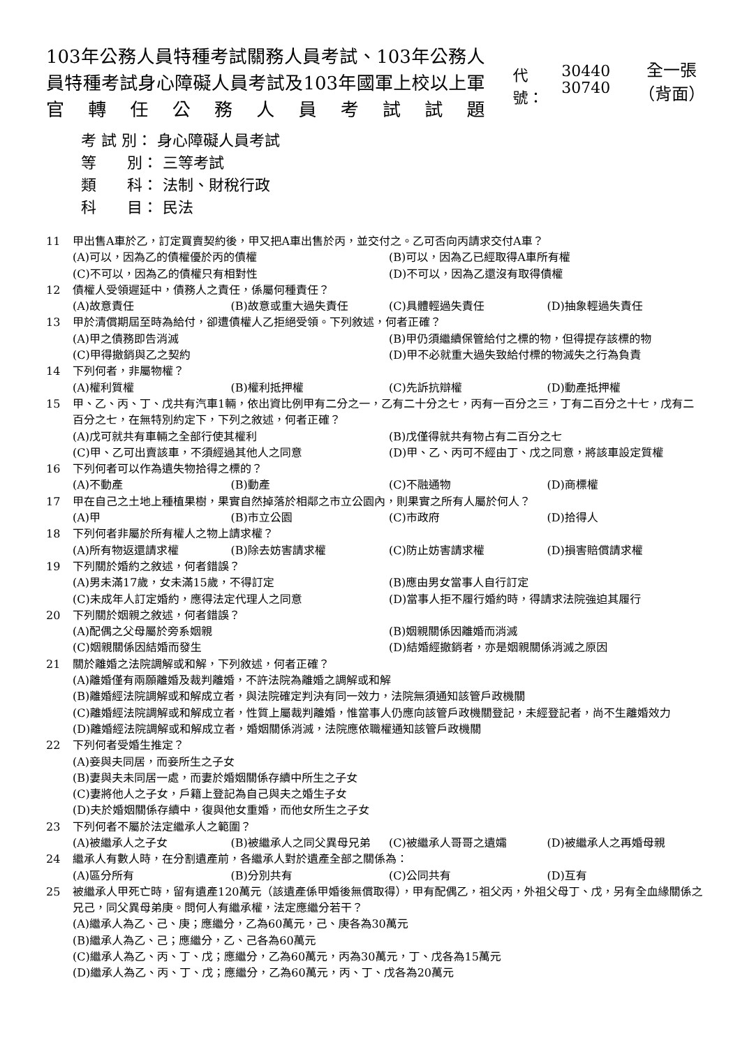103年公務人員特種考試關務人員考試、103年公務人員特種考試身心障礙人員考試及103年國軍上校以上軍官轉任公務人員考試試題
代號： 30440
30740
全一張
（背面）
考 試 別： 身心障礙人員考試
等　　別： 三等考試
類　　科： 法制、財稅行政
科　　目： 民法
11 甲出售A車於乙，訂定買賣契約後，甲又把A車出售於丙，並交付之。乙可否向丙請求交付A車？
(A)可以，因為乙的債權優於丙的債權
(B)可以，因為乙已經取得A車所有權
(C)不可以，因為乙的債權只有相對性
(D)不可以，因為乙還沒有取得債權
12 債權人受領遲延中，債務人之責任，係屬何種責任？
(A)故意責任
(B)故意或重大過失責任
(C)具體輕過失責任
(D)抽象輕過失責任
13 甲於清償期屆至時為給付，卻遭債權人乙拒絕受領。下列敘述，何者正確？
(A)甲之債務即告消滅
(B)甲仍須繼續保管給付之標的物，但得提存該標的物
(C)甲得撤銷與乙之契約
(D)甲不必就重大過失致給付標的物滅失之行為負責
14 下列何者，非屬物權？
(A)權利質權
(B)權利抵押權
(C)先訴抗辯權
(D)動產抵押權
15 甲、乙、丙、丁、戊共有汽車1輛，依出資比例甲有二分之一，乙有二十分之七，丙有一百分之三，丁有二百分之十七，戊有二百分之七，在無特別約定下，下列之敘述，何者正確？
(A)戊可就共有車輛之全部行使其權利
(B)戊僅得就共有物占有二百分之七
(C)甲、乙可出賣該車，不須經過其他人之同意
(D)甲、乙、丙可不經由丁、戊之同意，將該車設定質權
16 下列何者可以作為遺失物拾得之標的？
(A)不動產
(B)動產
(C)不融通物
(D)商標權
17 甲在自己之土地上種植果樹，果實自然掉落於相鄰之市立公園內，則果實之所有人屬於何人？
(A)甲
(B)市立公園
(C)市政府
(D)拾得人
18 下列何者非屬於所有權人之物上請求權？
(A)所有物返還請求權
(B)除去妨害請求權
(C)防止妨害請求權
(D)損害賠償請求權
19 下列關於婚約之敘述，何者錯誤？
(A)男未滿17歲，女未滿15歲，不得訂定
(B)應由男女當事人自行訂定
(C)未成年人訂定婚約，應得法定代理人之同意
(D)當事人拒不履行婚約時，得請求法院強迫其履行
20 下列關於姻親之敘述，何者錯誤？
(A)配偶之父母屬於旁系姻親
(B)姻親關係因離婚而消滅
(C)姻親關係因結婚而發生
(D)結婚經撤銷者，亦是姻親關係消滅之原因
21 關於離婚之法院調解或和解，下列敘述，何者正確？
(A)離婚僅有兩願離婚及裁判離婚，不許法院為離婚之調解或和解
(B)離婚經法院調解或和解成立者，與法院確定判決有同一效力，法院無須通知該管戶政機關
(C)離婚經法院調解或和解成立者，性質上屬裁判離婚，惟當事人仍應向該管戶政機關登記，未經登記者，尚不生離婚效力
(D)離婚經法院調解或和解成立者，婚姻關係消滅，法院應依職權通知該管戶政機關
22 下列何者受婚生推定？
(A)妾與夫同居，而妾所生之子女
(B)妻與夫未同居一處，而妻於婚姻關係存續中所生之子女
(C)妻將他人之子女，戶籍上登記為自己與夫之婚生子女
(D)夫於婚姻關係存續中，復與他女重婚，而他女所生之子女
23 下列何者不屬於法定繼承人之範圍？
(A)被繼承人之子女
(B)被繼承人之同父異母兄弟
(C)被繼承人哥哥之遺孀
(D)被繼承人之再婚母親
24 繼承人有數人時，在分割遺產前，各繼承人對於遺產全部之關係為：
(A)區分所有
(B)分別共有
(C)公同共有
(D)互有
25 被繼承人甲死亡時，留有遺產120萬元（該遺產係甲婚後無償取得），甲有配偶乙，祖父丙，外祖父母丁、戊，另有全血緣關係之兄己，同父異母弟庚。問何人有繼承權，法定應繼分若干？
(A)繼承人為乙、己、庚；應繼分，乙為60萬元，己、庚各為30萬元
(B)繼承人為乙、己；應繼分，乙、己各為60萬元
(C)繼承人為乙、丙、丁、戊；應繼分，乙為60萬元，丙為30萬元，丁、戊各為15萬元
(D)繼承人為乙、丙、丁、戊；應繼分，乙為60萬元，丙、丁、戊各為20萬元